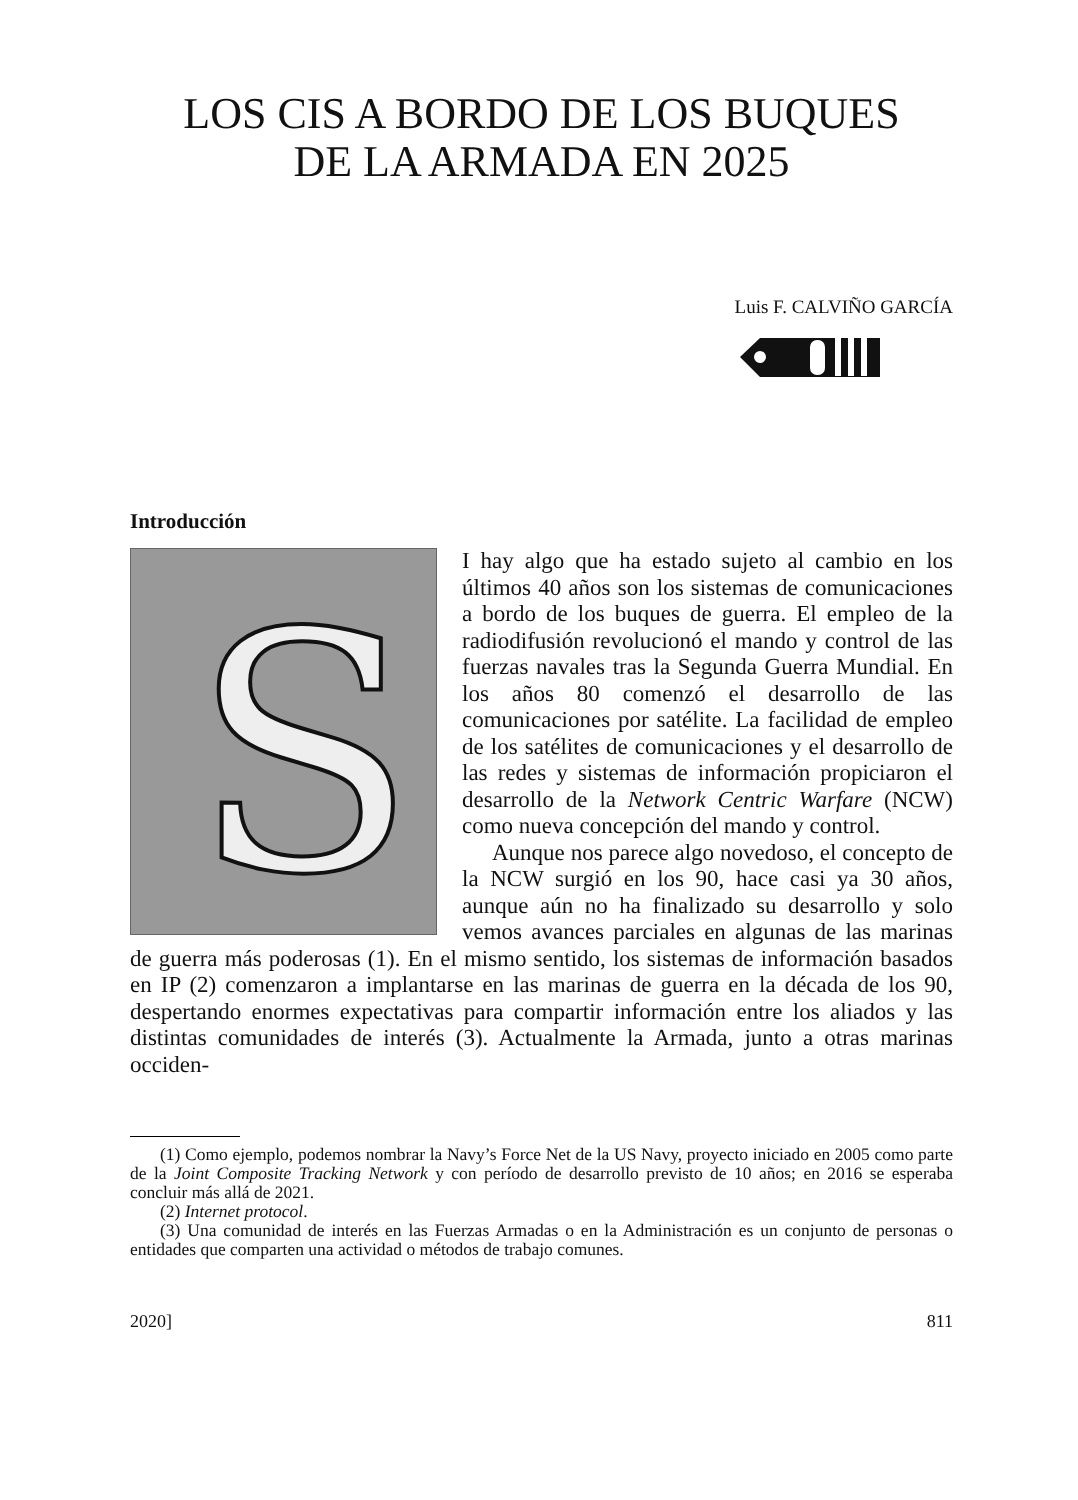LOS CIS A BORDO DE LOS BUQUES
DE LA ARMADA EN 2025
Luis F. CALVIÑO GARCÍA
Introducción
S
I hay algo que ha estado sujeto al cambio en los últimos 40 años son los sistemas de comunicaciones a bordo de los buques de guerra. El empleo de la radiodifusión revolucionó el mando y control de las fuerzas navales tras la Segunda Guerra Mundial. En los años 80 comenzó el desarrollo de las comunicaciones por satélite. La facilidad de empleo de los satélites de comunicaciones y el desarrollo de las redes y sistemas de información propiciaron el desarrollo de la Network Centric Warfare (NCW) como nueva concepción del mando y control.
Aunque nos parece algo novedoso, el concepto de la NCW surgió en los 90, hace casi ya 30 años, aunque aún no ha finalizado su desarrollo y solo vemos avances parciales en algunas de las marinas de guerra más poderosas (1). En el mismo sentido, los sistemas de información basados en IP (2) comenzaron a implantarse en las marinas de guerra en la década de los 90, despertando enormes expectativas para compartir información entre los aliados y las distintas comunidades de interés (3). Actualmente la Armada, junto a otras marinas occiden-
(1) Como ejemplo, podemos nombrar la Navy’s Force Net de la US Navy, proyecto iniciado en 2005 como parte de la Joint Composite Tracking Network y con período de desarrollo previsto de 10 años; en 2016 se esperaba concluir más allá de 2021.
(2) Internet protocol.
(3) Una comunidad de interés en las Fuerzas Armadas o en la Administración es un conjunto de personas o entidades que comparten una actividad o métodos de trabajo comunes.
2020] 811